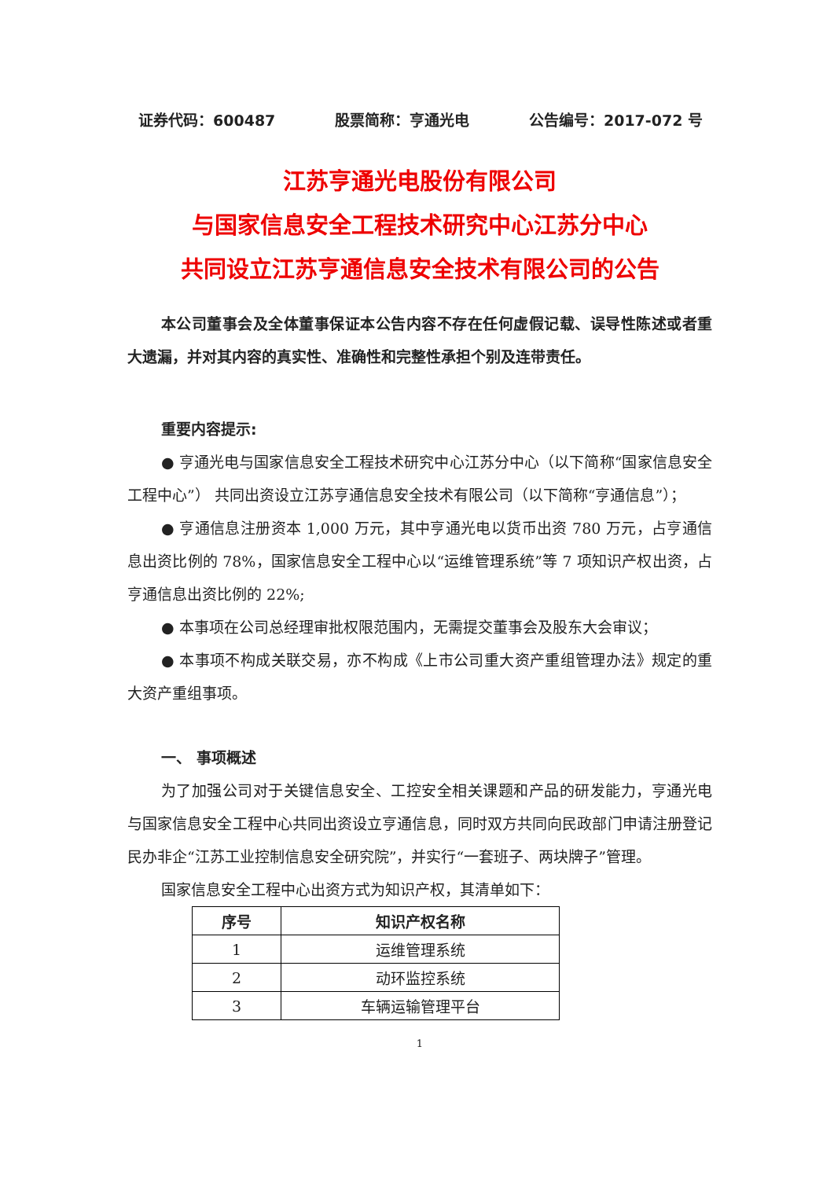证券代码：600487 股票简称：亨通光电 公告编号：2017-072 号
江苏亨通光电股份有限公司
与国家信息安全工程技术研究中心江苏分中心
共同设立江苏亨通信息安全技术有限公司的公告
本公司董事会及全体董事保证本公告内容不存在任何虚假记载、误导性陈述或者重大遗漏，并对其内容的真实性、准确性和完整性承担个别及连带责任。
重要内容提示:
● 亨通光电与国家信息安全工程技术研究中心江苏分中心（以下简称“国家信息安全工程中心”） 共同出资设立江苏亨通信息安全技术有限公司（以下简称“亨通信息”）；
● 亨通信息注册资本 1,000 万元，其中亨通光电以货币出资 780 万元，占亨通信息出资比例的 78%，国家信息安全工程中心以“运维管理系统”等 7 项知识产权出资，占亨通信息出资比例的 22%;
● 本事项在公司总经理审批权限范围内，无需提交董事会及股东大会审议；
● 本事项不构成关联交易，亦不构成《上市公司重大资产重组管理办法》规定的重大资产重组事项。
一、 事项概述
为了加强公司对于关键信息安全、工控安全相关课题和产品的研发能力，亨通光电与国家信息安全工程中心共同出资设立亨通信息，同时双方共同向民政部门申请注册登记民办非企“江苏工业控制信息安全研究院”，并实行“一套班子、两块牌子”管理。
国家信息安全工程中心出资方式为知识产权，其清单如下：
| 序号 | 知识产权名称 |
| --- | --- |
| 1 | 运维管理系统 |
| 2 | 动环监控系统 |
| 3 | 车辆运输管理平台 |
1